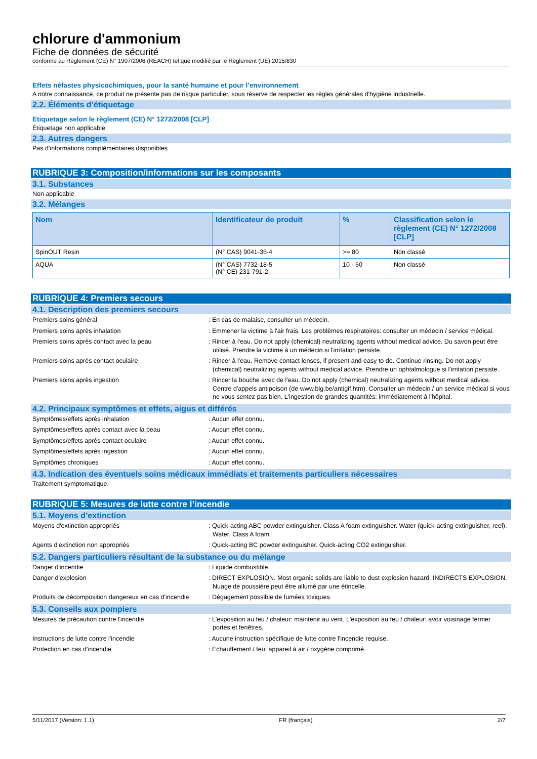chlorure d'ammonium
Fiche de données de sécurité
conforme au Règlement (CE) N° 1907/2006 (REACH) tel que modifié par le Règlement (UE) 2015/830
Effets néfastes physicochimiques, pour la santé humaine et pour l’environnement
A notre connaissance, ce produit ne présente pas de risque particulier, sous réserve de respecter les règles générales d'hygiène industrielle.
2.2. Éléments d’étiquetage
Etiquetage selon le règlement (CE) N° 1272/2008 [CLP]
Étiquetage non applicable
2.3. Autres dangers
Pas d'informations complémentaires disponibles
RUBRIQUE 3: Composition/informations sur les composants
3.1. Substances
Non applicable
3.2. Mélanges
| Nom | Identificateur de produit | % | Classification selon le règlement (CE) N° 1272/2008 [CLP] |
| --- | --- | --- | --- |
| SpinOUT Resin | (N° CAS) 9041-35-4 | >= 80 | Non classé |
| AQUA | (N° CAS) 7732-18-5 (N° CE) 231-791-2 | 10 - 50 | Non classé |
RUBRIQUE 4: Premiers secours
4.1. Description des premiers secours
Premiers soins général : En cas de malaise, consulter un médecin.
Premiers soins après inhalation : Emmener la victime à l'air frais. Les problèmes respiratoires: consulter un médecin / service médical.
Premiers soins après contact avec la peau : Rincer à l'eau. Do not apply (chemical) neutralizing agents without medical advice. Du savon peut être utilisé. Prendre la victime à un médecin si l'irritation persiste.
Premiers soins après contact oculaire : Rincer à l'eau. Remove contact lenses, if present and easy to do. Continue rinsing. Do not apply (chemical) neutralizing agents without medical advice. Prendre un ophtalmologue si l'irritation persiste.
Premiers soins après ingestion : Rincer la bouche avec de l'eau. Do not apply (chemical) neutralizing agents without medical advice. Centre d'appels antipoison (de www.big.be/antigif.htm). Consulter un médecin / un service médical si vous ne vous sentez pas bien. L'ingestion de grandes quantités: immédiatement à l'hôpital.
4.2. Principaux symptômes et effets, aigus et différés
Symptômes/effets après inhalation : Aucun effet connu.
Symptômes/effets après contact avec la peau : Aucun effet connu.
Symptômes/effets après contact oculaire : Aucun effet connu.
Symptômes/effets après ingestion : Aucun effet connu.
Symptômes chroniques : Aucun effet connu.
4.3. Indication des éventuels soins médicaux immédiats et traitements particuliers nécessaires
Traitement symptomatique.
RUBRIQUE 5: Mesures de lutte contre l’incendie
5.1. Moyens d’extinction
Moyens d'extinction appropriés : Quick-acting ABC powder extinguisher. Class A foam extinguisher. Water (quick-acting extinguisher, reel). Water. Class A foam.
Agents d'extinction non appropriés : Quick-acting BC powder extinguisher. Quick-acting CO2 extinguisher.
5.2. Dangers particuliers résultant de la substance ou du mélange
Danger d'incendie : Liquide combustible.
Danger d'explosion : DIRECT EXPLOSION. Most organic solids are liable to dust explosion hazard. INDIRECTS EXPLOSION. Nuage de poussière peut être allumé par une étincelle.
Produits de décomposition dangereux en cas d'incendie
: Dégagement possible de fumées toxiques.
5.3. Conseils aux pompiers
Mesures de précaution contre l'incendie : L'exposition au feu / chaleur: maintenir au vent. L'exposition au feu / chaleur: avoir voisinage fermer portes et fenêtres.
Instructions de lutte contre l'incendie : Aucune instruction spécifique de lutte contre l'incendie requise.
Protection en cas d'incendie : Echauffement / feu: appareil à air / oxygène comprimé.
5/11/2017 (Version: 1.1) FR (français) 2/7